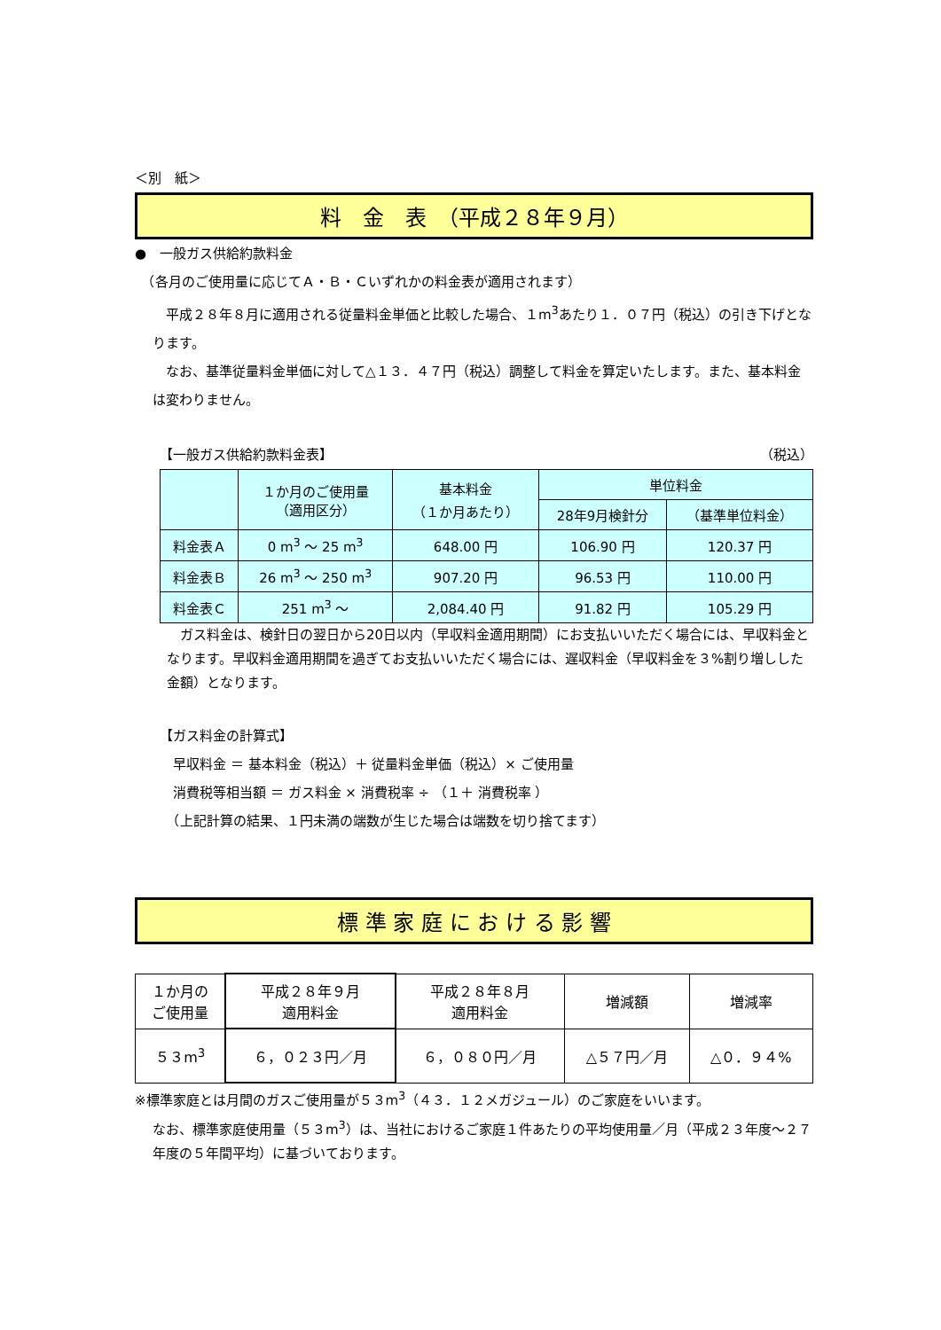＜別　紙＞
料　金　表　（平成２８年９月）
●　一般ガス供給約款料金
　（各月のご使用量に応じてＡ・Ｂ・Ｃいずれかの料金表が適用されます）
　平成２８年８月に適用される従量料金単価と比較した場合、１m<sup>3</sup>あたり１．０７円（税込）の引き下げとなります。
　なお、基準従量料金単価に対して△１３．４７円（税込）調整して料金を算定いたします。また、基本料金は変わりません。
【一般ガス供給約款料金表】 （税込）
| | １か月のご使用量 （適用区分） | 基本料金 （１か月あたり） | 単位料金 | |
| --- | --- | --- | --- | --- |
| | | | 28年9月検針分 | （基準単位料金） |
| 料金表Ａ | 0 m<sup>3</sup> ～ 25 m<sup>3</sup> | 648.00 円 | 106.90 円 | 120.37 円 |
| 料金表Ｂ | 26 m<sup>3</sup> ～ 250 m<sup>3</sup> | 907.20 円 | 96.53 円 | 110.00 円 |
| 料金表Ｃ | 251 m<sup>3</sup> ～ | 2,084.40 円 | 91.82 円 | 105.29 円 |
　ガス料金は、検針日の翌日から20日以内（早収料金適用期間）にお支払いいただく場合には、早収料金となります。早収料金適用期間を過ぎてお支払いいただく場合には、遅収料金（早収料金を３%割り増しした金額）となります。
【ガス料金の計算式】
　早収料金 ＝ 基本料金（税込）＋ 従量料金単価（税込）× ご使用量
　消費税等相当額 ＝ ガス料金 × 消費税率 ÷ （１＋ 消費税率 ）
　（上記計算の結果、１円未満の端数が生じた場合は端数を切り捨てます）
標 準 家 庭 に お け る 影 響
| １か月の ご使用量 | 平成２８年９月 適用料金 | 平成２８年８月 適用料金 | 増減額 | 増減率 |
| --- | --- | --- | --- | --- |
| ５３m<sup>3</sup> | ６，０２３円／月 | ６，０８０円／月 | △５７円／月 | △０．９４% |
※標準家庭とは月間のガスご使用量が５３m<sup>3</sup>（４３．１２メガジュール）のご家庭をいいます。
なお、標準家庭使用量（５３m<sup>3</sup>）は、当社におけるご家庭１件あたりの平均使用量／月（平成２３年度～２７年度の５年間平均）に基づいております。